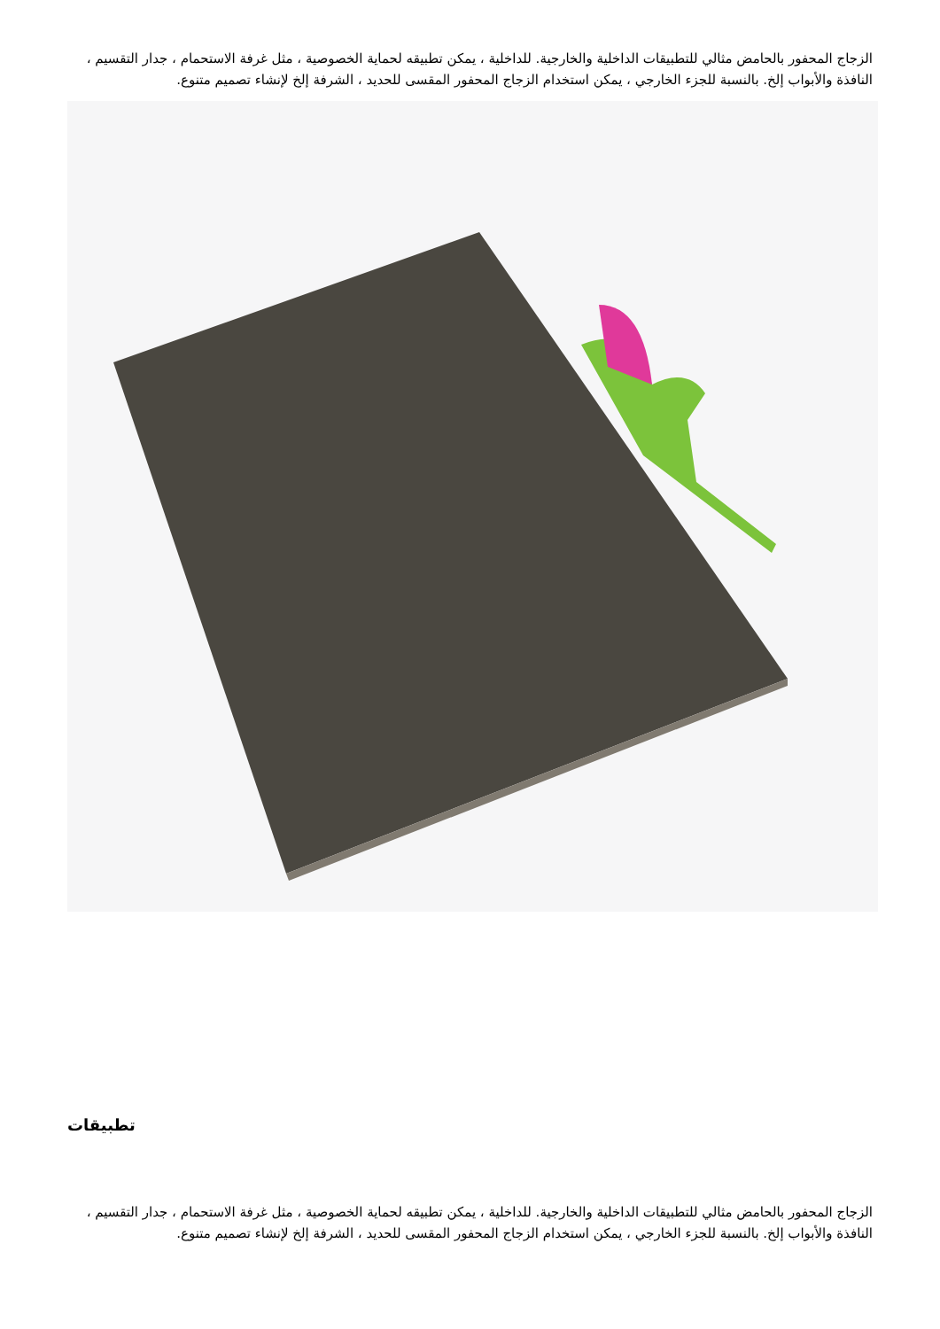الزجاج المحفور بالحامض مثالي للتطبيقات الداخلية والخارجية. للداخلية ، يمكن تطبيقه لحماية الخصوصية ، مثل غرفة الاستحمام ، جدار التقسيم ، النافذة والأبواب إلخ. بالنسبة للجزء الخارجي ، يمكن استخدام الزجاج المحفور المقسى للحديد ، الشرفة إلخ لإنشاء تصميم متنوع.
تطبيقات
الزجاج المحفور بالحامض مثالي للتطبيقات الداخلية والخارجية. للداخلية ، يمكن تطبيقه لحماية الخصوصية ، مثل غرفة الاستحمام ، جدار التقسيم ، النافذة والأبواب إلخ. بالنسبة للجزء الخارجي ، يمكن استخدام الزجاج المحفور المقسى للحديد ، الشرفة إلخ لإنشاء تصميم متنوع.